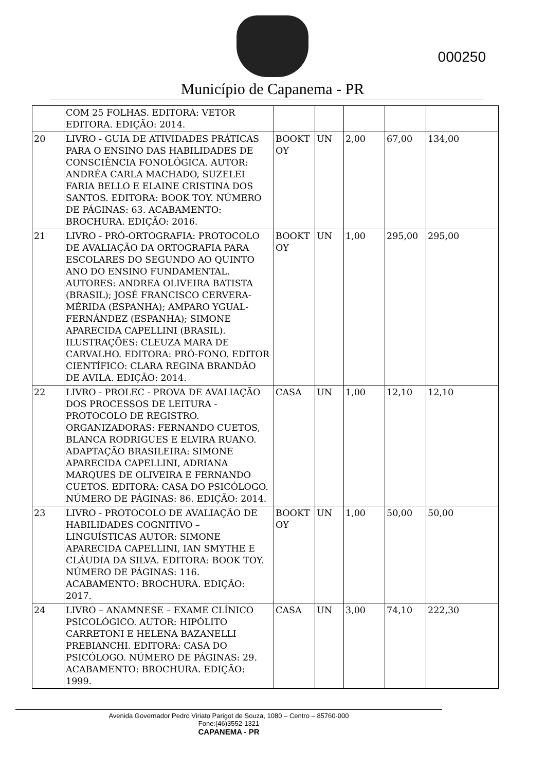Município de Capanema - PR
000250
| | COM 25 FOLHAS. EDITORA: VETOR EDITORA. EDIÇÃO: 2014. | | | | | |
| 20 | LIVRO - GUIA DE ATIVIDADES PRÁTICAS PARA O ENSINO DAS HABILIDADES DE CONSCIÊNCIA FONOLÓGICA. AUTOR: ANDRÉA CARLA MACHADO, SUZELEI FARIA BELLO E ELAINE CRISTINA DOS SANTOS. EDITORA: BOOK TOY. NÚMERO DE PÁGINAS: 63. ACABAMENTO: BROCHURA. EDIÇÃO: 2016. | BOOKT OY | UN | 2,00 | 67,00 | 134,00 |
| 21 | LIVRO - PRÓ-ORTOGRAFIA: PROTOCOLO DE AVALIAÇÃO DA ORTOGRAFIA PARA ESCOLARES DO SEGUNDO AO QUINTO ANO DO ENSINO FUNDAMENTAL. AUTORES: ANDREA OLIVEIRA BATISTA (BRASIL); JOSÉ FRANCISCO CERVERA-MÉRIDA (ESPANHA); AMPARO YGUAL-FERNÁNDEZ (ESPANHA); SIMONE APARECIDA CAPELLINI (BRASIL). ILUSTRAÇÕES: CLEUZA MARA DE CARVALHO. EDITORA: PRÓ-FONO. EDITOR CIENTÍFICO: CLARA REGINA BRANDÃO DE AVILA. EDIÇÃO: 2014. | BOOKT OY | UN | 1,00 | 295,00 | 295,00 |
| 22 | LIVRO - PROLEC - PROVA DE AVALIAÇÃO DOS PROCESSOS DE LEITURA - PROTOCOLO DE REGISTRO. ORGANIZADORAS: FERNANDO CUETOS, BLANCA RODRIGUES E ELVIRA RUANO. ADAPTAÇÃO BRASILEIRA: SIMONE APARECIDA CAPELLINI, ADRIANA MARQUES DE OLIVEIRA E FERNANDO CUETOS. EDITORA: CASA DO PSICÓLOGO. NÚMERO DE PÁGINAS: 86. EDIÇÃO: 2014. | CASA | UN | 1,00 | 12,10 | 12,10 |
| 23 | LIVRO - PROTOCOLO DE AVALIAÇÃO DE HABILIDADES COGNITIVO – LINGUÍSTICAS AUTOR: SIMONE APARECIDA CAPELLINI, IAN SMYTHE E CLÁUDIA DA SILVA. EDITORA: BOOK TOY. NÚMERO DE PÁGINAS: 116. ACABAMENTO: BROCHURA. EDIÇÃO: 2017. | BOOKT OY | UN | 1,00 | 50,00 | 50,00 |
| 24 | LIVRO – ANAMNESE – EXAME CLÍNICO PSICOLÓGICO. AUTOR: HIPÓLITO CARRETONI E HELENA BAZANELLI PREBIANCHI. EDITORA: CASA DO PSICÓLOGO. NÚMERO DE PÁGINAS: 29. ACABAMENTO: BROCHURA. EDIÇÃO: 1999. | CASA | UN | 3,00 | 74,10 | 222,30 |
Avenida Governador Pedro Viriato Parigot de Souza, 1080 – Centro – 85760-000
Fone:(46)3552-1321
CAPANEMA - PR